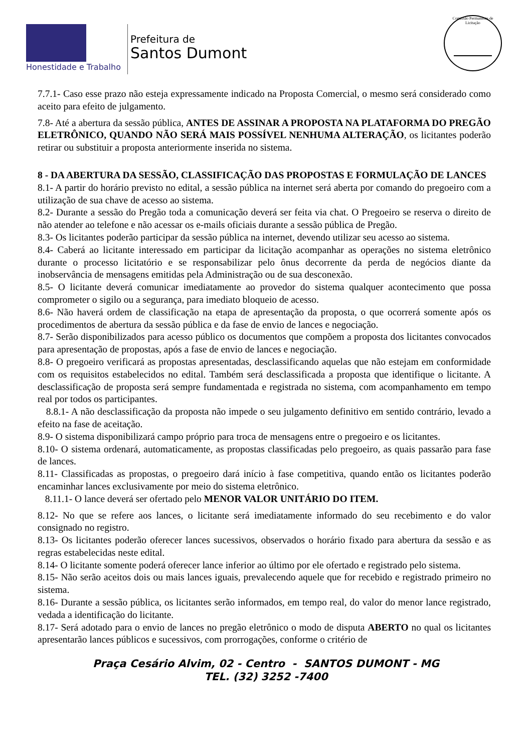Honestidade e Trabalho
Prefeitura de
Santos Dumont
Comissão Permanente de Licitação
7.7.1- Caso esse prazo não esteja expressamente indicado na Proposta Comercial, o mesmo será considerado como aceito para efeito de julgamento.
7.8- Até a abertura da sessão pública, ANTES DE ASSINAR A PROPOSTA NA PLATAFORMA DO PREGÃO ELETRÔNICO, QUANDO NÃO SERÁ MAIS POSSÍVEL NENHUMA ALTERAÇÃO, os licitantes poderão retirar ou substituir a proposta anteriormente inserida no sistema.
8 - DA ABERTURA DA SESSÃO, CLASSIFICAÇÃO DAS PROPOSTAS E FORMULAÇÃO DE LANCES
8.1- A partir do horário previsto no edital, a sessão pública na internet será aberta por comando do pregoeiro com a utilização de sua chave de acesso ao sistema.
8.2- Durante a sessão do Pregão toda a comunicação deverá ser feita via chat. O Pregoeiro se reserva o direito de não atender ao telefone e não acessar os e-mails oficiais durante a sessão pública de Pregão.
8.3- Os licitantes poderão participar da sessão pública na internet, devendo utilizar seu acesso ao sistema.
8.4- Caberá ao licitante interessado em participar da licitação acompanhar as operações no sistema eletrônico durante o processo licitatório e se responsabilizar pelo ônus decorrente da perda de negócios diante da inobservância de mensagens emitidas pela Administração ou de sua desconexão.
8.5- O licitante deverá comunicar imediatamente ao provedor do sistema qualquer acontecimento que possa comprometer o sigilo ou a segurança, para imediato bloqueio de acesso.
8.6- Não haverá ordem de classificação na etapa de apresentação da proposta, o que ocorrerá somente após os procedimentos de abertura da sessão pública e da fase de envio de lances e negociação.
8.7- Serão disponibilizados para acesso público os documentos que compõem a proposta dos licitantes convocados para apresentação de propostas, após a fase de envio de lances e negociação.
8.8- O pregoeiro verificará as propostas apresentadas, desclassificando aquelas que não estejam em conformidade com os requisitos estabelecidos no edital. Também será desclassificada a proposta que identifique o licitante. A desclassificação de proposta será sempre fundamentada e registrada no sistema, com acompanhamento em tempo real por todos os participantes.
8.8.1- A não desclassificação da proposta não impede o seu julgamento definitivo em sentido contrário, levado a efeito na fase de aceitação.
8.9- O sistema disponibilizará campo próprio para troca de mensagens entre o pregoeiro e os licitantes.
8.10- O sistema ordenará, automaticamente, as propostas classificadas pelo pregoeiro, as quais passarão para fase de lances.
8.11- Classificadas as propostas, o pregoeiro dará início à fase competitiva, quando então os licitantes poderão encaminhar lances exclusivamente por meio do sistema eletrônico.
8.11.1- O lance deverá ser ofertado pelo MENOR VALOR UNITÁRIO DO ITEM.
8.12- No que se refere aos lances, o licitante será imediatamente informado do seu recebimento e do valor consignado no registro.
8.13- Os licitantes poderão oferecer lances sucessivos, observados o horário fixado para abertura da sessão e as regras estabelecidas neste edital.
8.14- O licitante somente poderá oferecer lance inferior ao último por ele ofertado e registrado pelo sistema.
8.15- Não serão aceitos dois ou mais lances iguais, prevalecendo aquele que for recebido e registrado primeiro no sistema.
8.16- Durante a sessão pública, os licitantes serão informados, em tempo real, do valor do menor lance registrado, vedada a identificação do licitante.
8.17- Será adotado para o envio de lances no pregão eletrônico o modo de disputa ABERTO no qual os licitantes apresentarão lances públicos e sucessivos, com prorrogações, conforme o critério de
Praça Cesário Alvim, 02 - Centro - SANTOS DUMONT - MG
TEL. (32) 3252 -7400